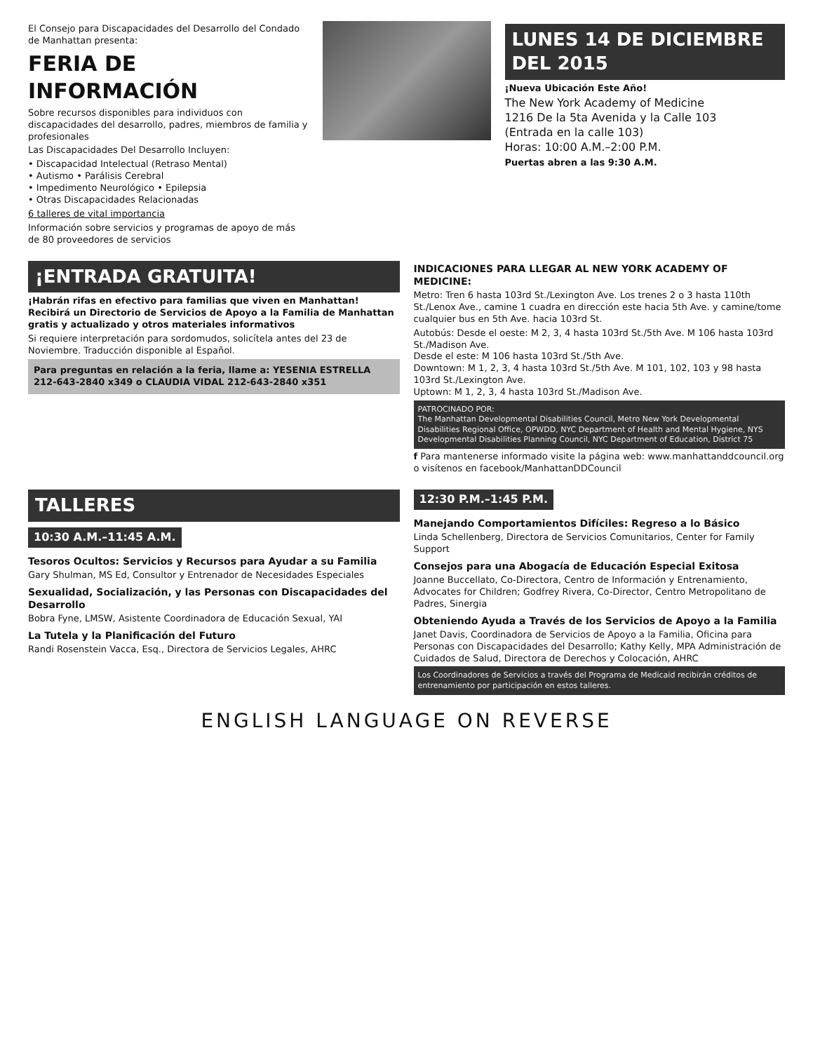El Consejo para Discapacidades del Desarrollo del Condado de Manhattan presenta:
FERIA DE INFORMACIÓN
Sobre recursos disponibles para individuos con discapacidades del desarrollo, padres, miembros de familia y profesionales
Las Discapacidades Del Desarrollo Incluyen:
• Discapacidad Intelectual (Retraso Mental)
• Autismo • Parálisis Cerebral
• Impedimento Neurológico • Epilepsia
• Otras Discapacidades Relacionadas
6 talleres de vital importancia
Información sobre servicios y programas de apoyo de más de 80 proveedores de servicios
LUNES 14 DE DICIEMBRE DEL 2015
¡Nueva Ubicación Este Año!
The New York Academy of Medicine
1216 De la 5ta Avenida y la Calle 103
(Entrada en la calle 103)
Horas: 10:00 A.M.–2:00 P.M.
Puertas abren a las 9:30 A.M.
¡ENTRADA GRATUITA!
¡Habrán rifas en efectivo para familias que viven en Manhattan! Recibirá un Directorio de Servicios de Apoyo a la Familia de Manhattan gratis y actualizado y otros materiales informativos
Si requiere interpretación para sordomudos, solicítela antes del 23 de Noviembre. Traducción disponible al Español.
Para preguntas en relación a la feria, llame a: YESENIA ESTRELLA 212-643-2840 x349 o CLAUDIA VIDAL 212-643-2840 x351
INDICACIONES PARA LLEGAR AL NEW YORK ACADEMY OF MEDICINE:
Metro: Tren 6 hasta 103rd St./Lexington Ave. Los trenes 2 o 3 hasta 110th St./Lenox Ave., camine 1 cuadra en dirección este hacia 5th Ave. y camine/tome cualquier bus en 5th Ave. hacia 103rd St.
Autobús: Desde el oeste: M 2, 3, 4 hasta 103rd St./5th Ave. M 106 hasta 103rd St./Madison Ave.
Desde el este: M 106 hasta 103rd St./5th Ave.
Downtown: M 1, 2, 3, 4 hasta 103rd St./5th Ave. M 101, 102, 103 y 98 hasta 103rd St./Lexington Ave.
Uptown: M 1, 2, 3, 4 hasta 103rd St./Madison Ave.
PATROCINADO POR:
The Manhattan Developmental Disabilities Council, Metro New York Developmental Disabilities Regional Office, OPWDD, NYC Department of Health and Mental Hygiene, NYS Developmental Disabilities Planning Council, NYC Department of Education, District 75
f Para mantenerse informado visite la página web: www.manhattanddcouncil.org o visítenos en facebook/ManhattanDDCouncil
TALLERES
10:30 A.M.–11:45 A.M.
Tesoros Ocultos: Servicios y Recursos para Ayudar a su Familia
Gary Shulman, MS Ed, Consultor y Entrenador de Necesidades Especiales
Sexualidad, Socialización, y las Personas con Discapacidades del Desarrollo
Bobra Fyne, LMSW, Asistente Coordinadora de Educación Sexual, YAI
La Tutela y la Planificación del Futuro
Randi Rosenstein Vacca, Esq., Directora de Servicios Legales, AHRC
12:30 P.M.–1:45 P.M.
Manejando Comportamientos Difíciles: Regreso a lo Básico
Linda Schellenberg, Directora de Servicios Comunitarios, Center for Family Support
Consejos para una Abogacía de Educación Especial Exitosa
Joanne Buccellato, Co-Directora, Centro de Información y Entrenamiento, Advocates for Children; Godfrey Rivera, Co-Director, Centro Metropolitano de Padres, Sinergia
Obteniendo Ayuda a Través de los Servicios de Apoyo a la Familia
Janet Davis, Coordinadora de Servicios de Apoyo a la Familia, Oficina para Personas con Discapacidades del Desarrollo; Kathy Kelly, MPA Administración de Cuidados de Salud, Directora de Derechos y Colocación, AHRC
Los Coordinadores de Servicios a través del Programa de Medicaid recibirán créditos de entrenamiento por participación en estos talleres.
ENGLISH LANGUAGE ON REVERSE